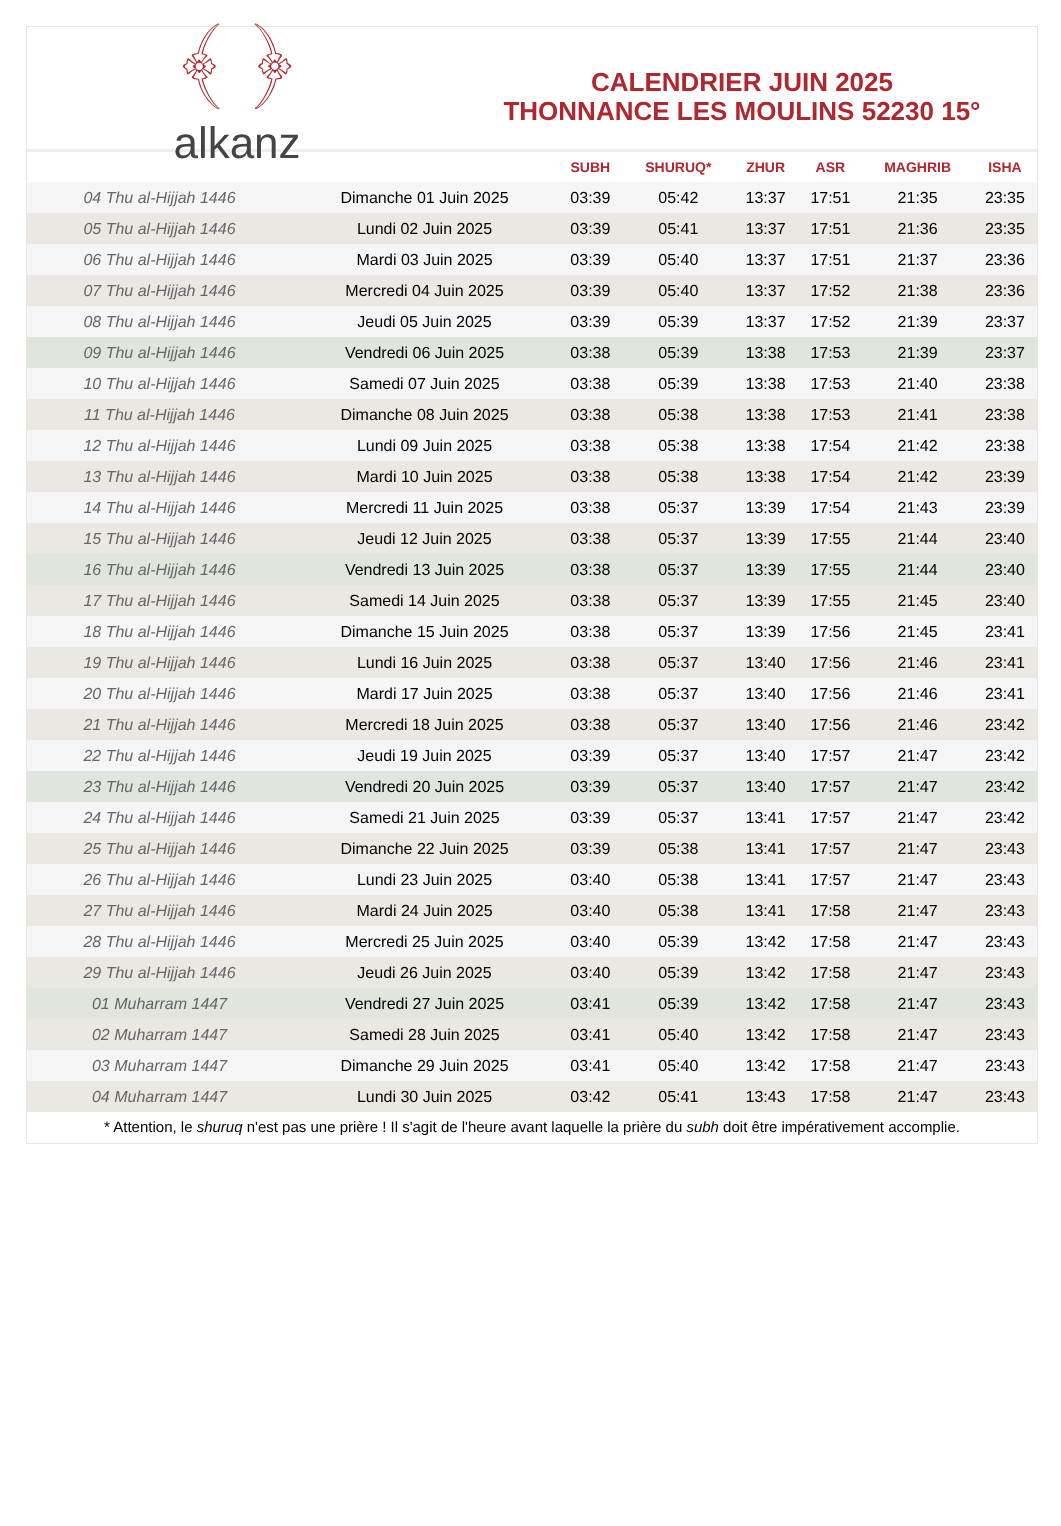﴾ ﴿
alkanz
CALENDRIER JUIN 2025
THONNANCE LES MOULINS 52230 15°
| | | SUBH | SHURUQ* | ZHUR | ASR | MAGHRIB | ISHA |
| --- | --- | --- | --- | --- | --- | --- | --- |
| 04 Thu al-Hijjah 1446 | Dimanche 01 Juin 2025 | 03:39 | 05:42 | 13:37 | 17:51 | 21:35 | 23:35 |
| 05 Thu al-Hijjah 1446 | Lundi 02 Juin 2025 | 03:39 | 05:41 | 13:37 | 17:51 | 21:36 | 23:35 |
| 06 Thu al-Hijjah 1446 | Mardi 03 Juin 2025 | 03:39 | 05:40 | 13:37 | 17:51 | 21:37 | 23:36 |
| 07 Thu al-Hijjah 1446 | Mercredi 04 Juin 2025 | 03:39 | 05:40 | 13:37 | 17:52 | 21:38 | 23:36 |
| 08 Thu al-Hijjah 1446 | Jeudi 05 Juin 2025 | 03:39 | 05:39 | 13:37 | 17:52 | 21:39 | 23:37 |
| 09 Thu al-Hijjah 1446 | Vendredi 06 Juin 2025 | 03:38 | 05:39 | 13:38 | 17:53 | 21:39 | 23:37 |
| 10 Thu al-Hijjah 1446 | Samedi 07 Juin 2025 | 03:38 | 05:39 | 13:38 | 17:53 | 21:40 | 23:38 |
| 11 Thu al-Hijjah 1446 | Dimanche 08 Juin 2025 | 03:38 | 05:38 | 13:38 | 17:53 | 21:41 | 23:38 |
| 12 Thu al-Hijjah 1446 | Lundi 09 Juin 2025 | 03:38 | 05:38 | 13:38 | 17:54 | 21:42 | 23:38 |
| 13 Thu al-Hijjah 1446 | Mardi 10 Juin 2025 | 03:38 | 05:38 | 13:38 | 17:54 | 21:42 | 23:39 |
| 14 Thu al-Hijjah 1446 | Mercredi 11 Juin 2025 | 03:38 | 05:37 | 13:39 | 17:54 | 21:43 | 23:39 |
| 15 Thu al-Hijjah 1446 | Jeudi 12 Juin 2025 | 03:38 | 05:37 | 13:39 | 17:55 | 21:44 | 23:40 |
| 16 Thu al-Hijjah 1446 | Vendredi 13 Juin 2025 | 03:38 | 05:37 | 13:39 | 17:55 | 21:44 | 23:40 |
| 17 Thu al-Hijjah 1446 | Samedi 14 Juin 2025 | 03:38 | 05:37 | 13:39 | 17:55 | 21:45 | 23:40 |
| 18 Thu al-Hijjah 1446 | Dimanche 15 Juin 2025 | 03:38 | 05:37 | 13:39 | 17:56 | 21:45 | 23:41 |
| 19 Thu al-Hijjah 1446 | Lundi 16 Juin 2025 | 03:38 | 05:37 | 13:40 | 17:56 | 21:46 | 23:41 |
| 20 Thu al-Hijjah 1446 | Mardi 17 Juin 2025 | 03:38 | 05:37 | 13:40 | 17:56 | 21:46 | 23:41 |
| 21 Thu al-Hijjah 1446 | Mercredi 18 Juin 2025 | 03:38 | 05:37 | 13:40 | 17:56 | 21:46 | 23:42 |
| 22 Thu al-Hijjah 1446 | Jeudi 19 Juin 2025 | 03:39 | 05:37 | 13:40 | 17:57 | 21:47 | 23:42 |
| 23 Thu al-Hijjah 1446 | Vendredi 20 Juin 2025 | 03:39 | 05:37 | 13:40 | 17:57 | 21:47 | 23:42 |
| 24 Thu al-Hijjah 1446 | Samedi 21 Juin 2025 | 03:39 | 05:37 | 13:41 | 17:57 | 21:47 | 23:42 |
| 25 Thu al-Hijjah 1446 | Dimanche 22 Juin 2025 | 03:39 | 05:38 | 13:41 | 17:57 | 21:47 | 23:43 |
| 26 Thu al-Hijjah 1446 | Lundi 23 Juin 2025 | 03:40 | 05:38 | 13:41 | 17:57 | 21:47 | 23:43 |
| 27 Thu al-Hijjah 1446 | Mardi 24 Juin 2025 | 03:40 | 05:38 | 13:41 | 17:58 | 21:47 | 23:43 |
| 28 Thu al-Hijjah 1446 | Mercredi 25 Juin 2025 | 03:40 | 05:39 | 13:42 | 17:58 | 21:47 | 23:43 |
| 29 Thu al-Hijjah 1446 | Jeudi 26 Juin 2025 | 03:40 | 05:39 | 13:42 | 17:58 | 21:47 | 23:43 |
| 01 Muharram 1447 | Vendredi 27 Juin 2025 | 03:41 | 05:39 | 13:42 | 17:58 | 21:47 | 23:43 |
| 02 Muharram 1447 | Samedi 28 Juin 2025 | 03:41 | 05:40 | 13:42 | 17:58 | 21:47 | 23:43 |
| 03 Muharram 1447 | Dimanche 29 Juin 2025 | 03:41 | 05:40 | 13:42 | 17:58 | 21:47 | 23:43 |
| 04 Muharram 1447 | Lundi 30 Juin 2025 | 03:42 | 05:41 | 13:43 | 17:58 | 21:47 | 23:43 |
* Attention, le shuruq n'est pas une prière ! Il s'agit de l'heure avant laquelle la prière du subh doit être impérativement accomplie.